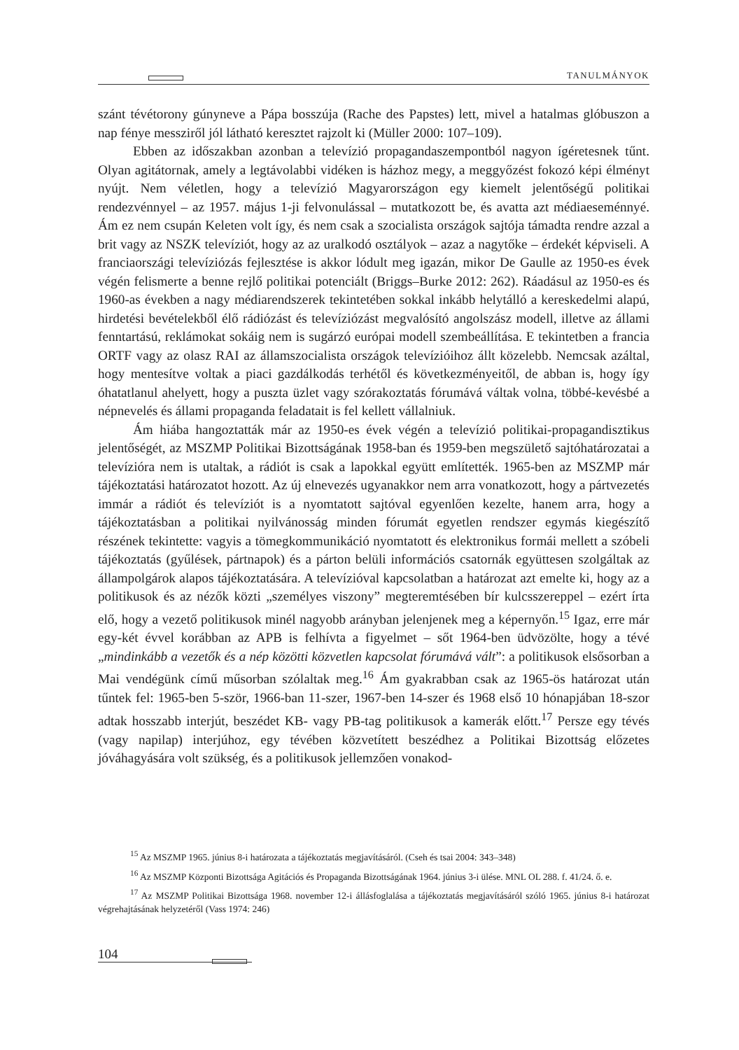TANULMÁNYOK
szánt tévétorony gúnyneve a Pápa bosszúja (Rache des Papstes) lett, mivel a hatalmas glóbuszon a nap fénye messziről jól látható keresztet rajzolt ki (Müller 2000: 107–109).
Ebben az időszakban azonban a televízió propagandaszempontból nagyon ígéretesnek tűnt. Olyan agitátornak, amely a legtávolabbi vidéken is házhoz megy, a meggyőzést fokozó képi élményt nyújt. Nem véletlen, hogy a televízió Magyarországon egy kiemelt jelentőségű politikai rendezvénnyel – az 1957. május 1-ji felvonulással – mutatkozott be, és avatta azt médiaeseménnyé. Ám ez nem csupán Keleten volt így, és nem csak a szocialista országok sajtója támadta rendre azzal a brit vagy az NSZK televíziót, hogy az az uralkodó osztályok – azaz a nagytőke – érdekét képviseli. A franciaországi televíziózás fejlesztése is akkor lódult meg igazán, mikor De Gaulle az 1950-es évek végén felismerte a benne rejlő politikai potenciált (Briggs–Burke 2012: 262). Ráadásul az 1950-es és 1960-as években a nagy médiarendszerek tekintetében sokkal inkább helytálló a kereskedelmi alapú, hirdetési bevételekből élő rádiózást és televíziózást megvalósító angolszász modell, illetve az állami fenntartású, reklámokat sokáig nem is sugárzó európai modell szembeállítása. E tekintetben a francia ORTF vagy az olasz RAI az államszocialista országok televízióihoz állt közelebb. Nemcsak azáltal, hogy mentesítve voltak a piaci gazdálkodás terhétől és következményeitől, de abban is, hogy így óhatatlanul ahelyett, hogy a puszta üzlet vagy szórakoztatás fórumává váltak volna, többé-kevésbé a népnevelés és állami propaganda feladatait is fel kellett vállalniuk.
Ám hiába hangoztatták már az 1950-es évek végén a televízió politikai-propagandisztikus jelentőségét, az MSZMP Politikai Bizottságának 1958-ban és 1959-ben megszülető sajtóhatározatai a televízióra nem is utaltak, a rádiót is csak a lapokkal együtt említették. 1965-ben az MSZMP már tájékoztatási határozatot hozott. Az új elnevezés ugyanakkor nem arra vonatkozott, hogy a pártvezetés immár a rádiót és televíziót is a nyomtatott sajtóval egyenlően kezelte, hanem arra, hogy a tájékoztatásban a politikai nyilvánosság minden fórumát egyetlen rendszer egymás kiegészítő részének tekintette: vagyis a tömegkommunikáció nyomtatott és elektronikus formái mellett a szóbeli tájékoztatás (gyűlések, pártnapok) és a párton belüli információs csatornák együttesen szolgáltak az állampolgárok alapos tájékoztatására. A televízióval kapcsolatban a határozat azt emelte ki, hogy az a politikusok és az nézők közti „személyes viszony” megteremtésében bír kulcsszereppel – ezért írta elő, hogy a vezető politikusok minél nagyobb arányban jelenjenek meg a képernyőn.<sup>15</sup> Igaz, erre már egy-két évvel korábban az APB is felhívta a figyelmet – sőt 1964-ben üdvözölte, hogy a tévé „mindinkább a vezetők és a nép közötti közvetlen kapcsolat fórumává vált”: a politikusok elsősorban a Mai vendégünk című műsorban szólaltak meg.<sup>16</sup> Ám gyakrabban csak az 1965-ös határozat után tűntek fel: 1965-ben 5-ször, 1966-ban 11-szer, 1967-ben 14-szer és 1968 első 10 hónapjában 18-szor adtak hosszabb interjút, beszédet KB- vagy PB-tag politikusok a kamerák előtt.<sup>17</sup> Persze egy tévés (vagy napilap) interjúhoz, egy tévében közvetített beszédhez a Politikai Bizottság előzetes jóváhagyására volt szükség, és a politikusok jellemzően vonakod-
<sup>15</sup> Az MSZMP 1965. június 8-i határozata a tájékoztatás megjavításáról. (Cseh és tsai 2004: 343–348)
<sup>16</sup> Az MSZMP Központi Bizottsága Agitációs és Propaganda Bizottságának 1964. június 3-i ülése. MNL OL 288. f. 41/24. ő. e.
<sup>17</sup> Az MSZMP Politikai Bizottsága 1968. november 12-i állásfoglalása a tájékoztatás megjavításáról szóló 1965. június 8-i határozat végrehajtásának helyzetéről (Vass 1974: 246)
104